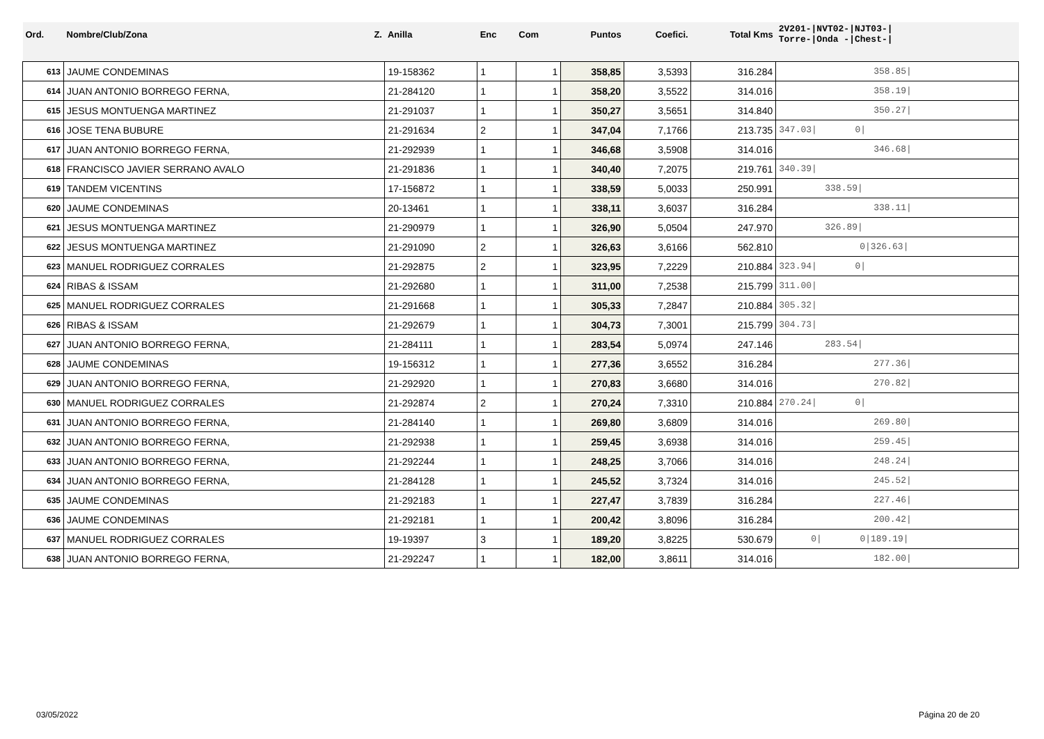| Ord. | Nombre/Club/Zona Z. | Anilla | Enc | Com | Puntos | Coefici. | Total Kms | 2V201-/NVT02-/NJT03-/ Torre-/Onda -/Chest-/ |
| --- | --- | --- | --- | --- | --- | --- | --- | --- |
| 613 | JAUME CONDEMINAS | 19-158362 | 1 | 1 | 358,85 | 3,5393 | 316.284 | 358.85/ |
| 614 | JUAN ANTONIO BORREGO FERNA, | 21-284120 | 1 | 1 | 358,20 | 3,5522 | 314.016 | 358.19/ |
| 615 | JESUS MONTUENGA MARTINEZ | 21-291037 | 1 | 1 | 350,27 | 3,5651 | 314.840 | 350.27/ |
| 616 | JOSE TENA BUBURE | 21-291634 | 2 | 1 | 347,04 | 7,1766 | 213.735 | 347.03/ 0/ |
| 617 | JUAN ANTONIO BORREGO FERNA, | 21-292939 | 1 | 1 | 346,68 | 3,5908 | 314.016 | 346.68/ |
| 618 | FRANCISCO JAVIER SERRANO AVALO | 21-291836 | 1 | 1 | 340,40 | 7,2075 | 219.761 | 340.39/ |
| 619 | TANDEM VICENTINS | 17-156872 | 1 | 1 | 338,59 | 5,0033 | 250.991 | 338.59/ |
| 620 | JAUME CONDEMINAS | 20-13461 | 1 | 1 | 338,11 | 3,6037 | 316.284 | 338.11/ |
| 621 | JESUS MONTUENGA MARTINEZ | 21-290979 | 1 | 1 | 326,90 | 5,0504 | 247.970 | 326.89/ |
| 622 | JESUS MONTUENGA MARTINEZ | 21-291090 | 2 | 1 | 326,63 | 3,6166 | 562.810 | 0/326.63/ |
| 623 | MANUEL RODRIGUEZ CORRALES | 21-292875 | 2 | 1 | 323,95 | 7,2229 | 210.884 | 323.94/ 0/ |
| 624 | RIBAS & ISSAM | 21-292680 | 1 | 1 | 311,00 | 7,2538 | 215.799 | 311.00/ |
| 625 | MANUEL RODRIGUEZ CORRALES | 21-291668 | 1 | 1 | 305,33 | 7,2847 | 210.884 | 305.32/ |
| 626 | RIBAS & ISSAM | 21-292679 | 1 | 1 | 304,73 | 7,3001 | 215.799 | 304.73/ |
| 627 | JUAN ANTONIO BORREGO FERNA, | 21-284111 | 1 | 1 | 283,54 | 5,0974 | 247.146 | 283.54/ |
| 628 | JAUME CONDEMINAS | 19-156312 | 1 | 1 | 277,36 | 3,6552 | 316.284 | 277.36/ |
| 629 | JUAN ANTONIO BORREGO FERNA, | 21-292920 | 1 | 1 | 270,83 | 3,6680 | 314.016 | 270.82/ |
| 630 | MANUEL RODRIGUEZ CORRALES | 21-292874 | 2 | 1 | 270,24 | 7,3310 | 210.884 | 270.24/ 0/ |
| 631 | JUAN ANTONIO BORREGO FERNA, | 21-284140 | 1 | 1 | 269,80 | 3,6809 | 314.016 | 269.80/ |
| 632 | JUAN ANTONIO BORREGO FERNA, | 21-292938 | 1 | 1 | 259,45 | 3,6938 | 314.016 | 259.45/ |
| 633 | JUAN ANTONIO BORREGO FERNA, | 21-292244 | 1 | 1 | 248,25 | 3,7066 | 314.016 | 248.24/ |
| 634 | JUAN ANTONIO BORREGO FERNA, | 21-284128 | 1 | 1 | 245,52 | 3,7324 | 314.016 | 245.52/ |
| 635 | JAUME CONDEMINAS | 21-292183 | 1 | 1 | 227,47 | 3,7839 | 316.284 | 227.46/ |
| 636 | JAUME CONDEMINAS | 21-292181 | 1 | 1 | 200,42 | 3,8096 | 316.284 | 200.42/ |
| 637 | MANUEL RODRIGUEZ CORRALES | 19-19397 | 3 | 1 | 189,20 | 3,8225 | 530.679 | 0/ 0/189.19/ |
| 638 | JUAN ANTONIO BORREGO FERNA, | 21-292247 | 1 | 1 | 182,00 | 3,8611 | 314.016 | 182.00/ |
03/05/2022 Página 20 de 20